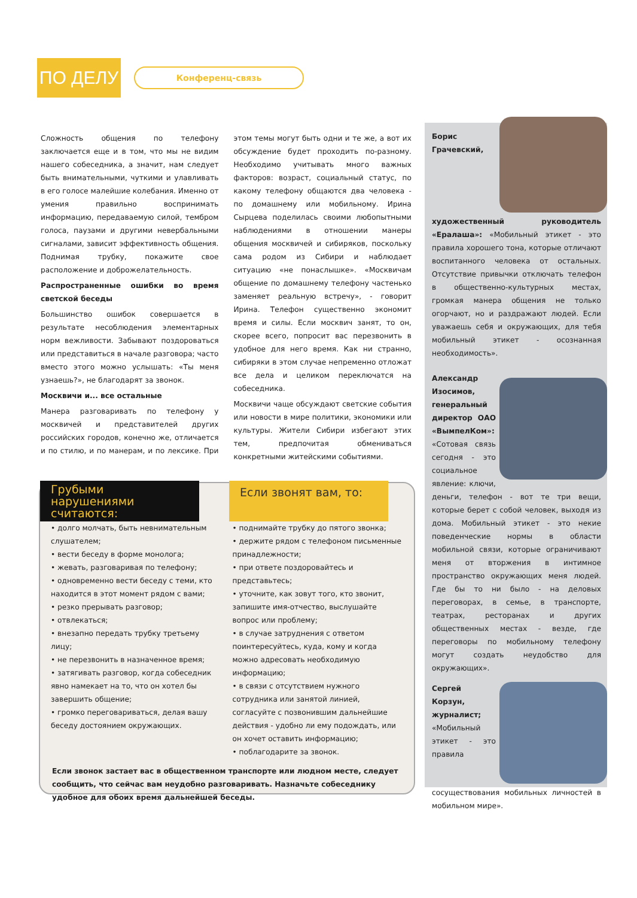ПО ДЕЛУ
Конференц-связь
Сложность общения по телефону заключается еще и в том, что мы не видим нашего собеседника, а значит, нам следует быть внимательными, чуткими и улавливать в его голосе малейшие колебания. Именно от умения правильно воспринимать информацию, передаваемую силой, тембром голоса, паузами и другими невербальными сигналами, зависит эффективность общения. Поднимая трубку, покажите свое расположение и доброжелательность.
Распространенные ошибки во время светской беседы
Большинство ошибок совершается в результате несоблюдения элементарных норм вежливости. Забывают поздороваться или представиться в начале разговора; часто вместо этого можно услышать: «Ты меня узнаешь?», не благодарят за звонок.
Москвичи и... все остальные
Манера разговаривать по телефону у москвичей и представителей других российских городов, конечно же, отличается и по стилю, и по манерам, и по лексике. При этом темы могут быть одни и те же, а вот их обсуждение будет проходить по-разному. Необходимо учитывать много важных факторов: возраст, социальный статус, по какому телефону общаются два человека - по домашнему или мобильному. Ирина Сырцева поделилась своими любопытными наблюдениями в отношении манеры общения москвичей и сибиряков, поскольку сама родом из Сибири и наблюдает ситуацию «не понаслышке». «Москвичам общение по домашнему телефону частенько заменяет реальную встречу», - говорит Ирина. Телефон существенно экономит время и силы. Если москвич занят, то он, скорее всего, попросит вас перезвонить в удобное для него время. Как ни странно, сибиряки в этом случае непременно отложат все дела и целиком переключатся на собеседника.
Москвичи чаще обсуждают светские события или новости в мире политики, экономики или культуры. Жители Сибири избегают этих тем, предпочитая обмениваться конкретными житейскими событиями.
Грубыми нарушениями считаются:
Если звонят вам, то:
• долго молчать, быть невнимательным слушателем;
• вести беседу в форме монолога;
• жевать, разговаривая по телефону;
• одновременно вести беседу с теми, кто находится в этот момент рядом с вами;
• резко прерывать разговор;
• отвлекаться;
• внезапно передать трубку третьему лицу;
• не перезвонить в назначенное время;
• затягивать разговор, когда собеседник явно намекает на то, что он хотел бы завершить общение;
• громко переговариваться, делая вашу беседу достоянием окружающих.
• поднимайте трубку до пятого звонка;
• держите рядом с телефоном письменные принадлежности;
• при ответе поздоровайтесь и представьтесь;
• уточните, как зовут того, кто звонит, запишите имя-отчество, выслушайте вопрос или проблему;
• в случае затруднения с ответом поинтересуйтесь, куда, кому и когда можно адресовать необходимую информацию;
• в связи с отсутствием нужного сотрудника или занятой линией, согласуйте с позвонившим дальнейшие действия - удобно ли ему подождать, или он хочет оставить информацию;
• поблагодарите за звонок.
Если звонок застает вас в общественном транспорте или людном месте, следует сообщить, что сейчас вам неудобно разговаривать. Назначьте собеседнику удобное для обоих время дальнейшей беседы.
Борис Грачевский, художественный руководитель «Ералаша»: «Мобильный этикет - это правила хорошего тона, которые отличают воспитанного человека от остальных. Отсутствие привычки отключать телефон в общественно-культурных местах, громкая манера общения не только огорчают, но и раздражают людей. Если уважаешь себя и окружающих, для тебя мобильный этикет - осознанная необходимость».
Александр Изосимов, генеральный директор ОАО «ВымпелКом»: «Сотовая связь сегодня - это социальное явление: ключи, деньги, телефон - вот те три вещи, которые берет с собой человек, выходя из дома. Мобильный этикет - это некие поведенческие нормы в области мобильной связи, которые ограничивают меня от вторжения в интимное пространство окружающих меня людей. Где бы то ни было - на деловых переговорах, в семье, в транспорте, театрах, ресторанах и других общественных местах - везде, где переговоры по мобильному телефону могут создать неудобство для окружающих».
Сергей Корзун, журналист; «Мобильный этикет - это правила сосуществования мобильных личностей в мобильном мире».